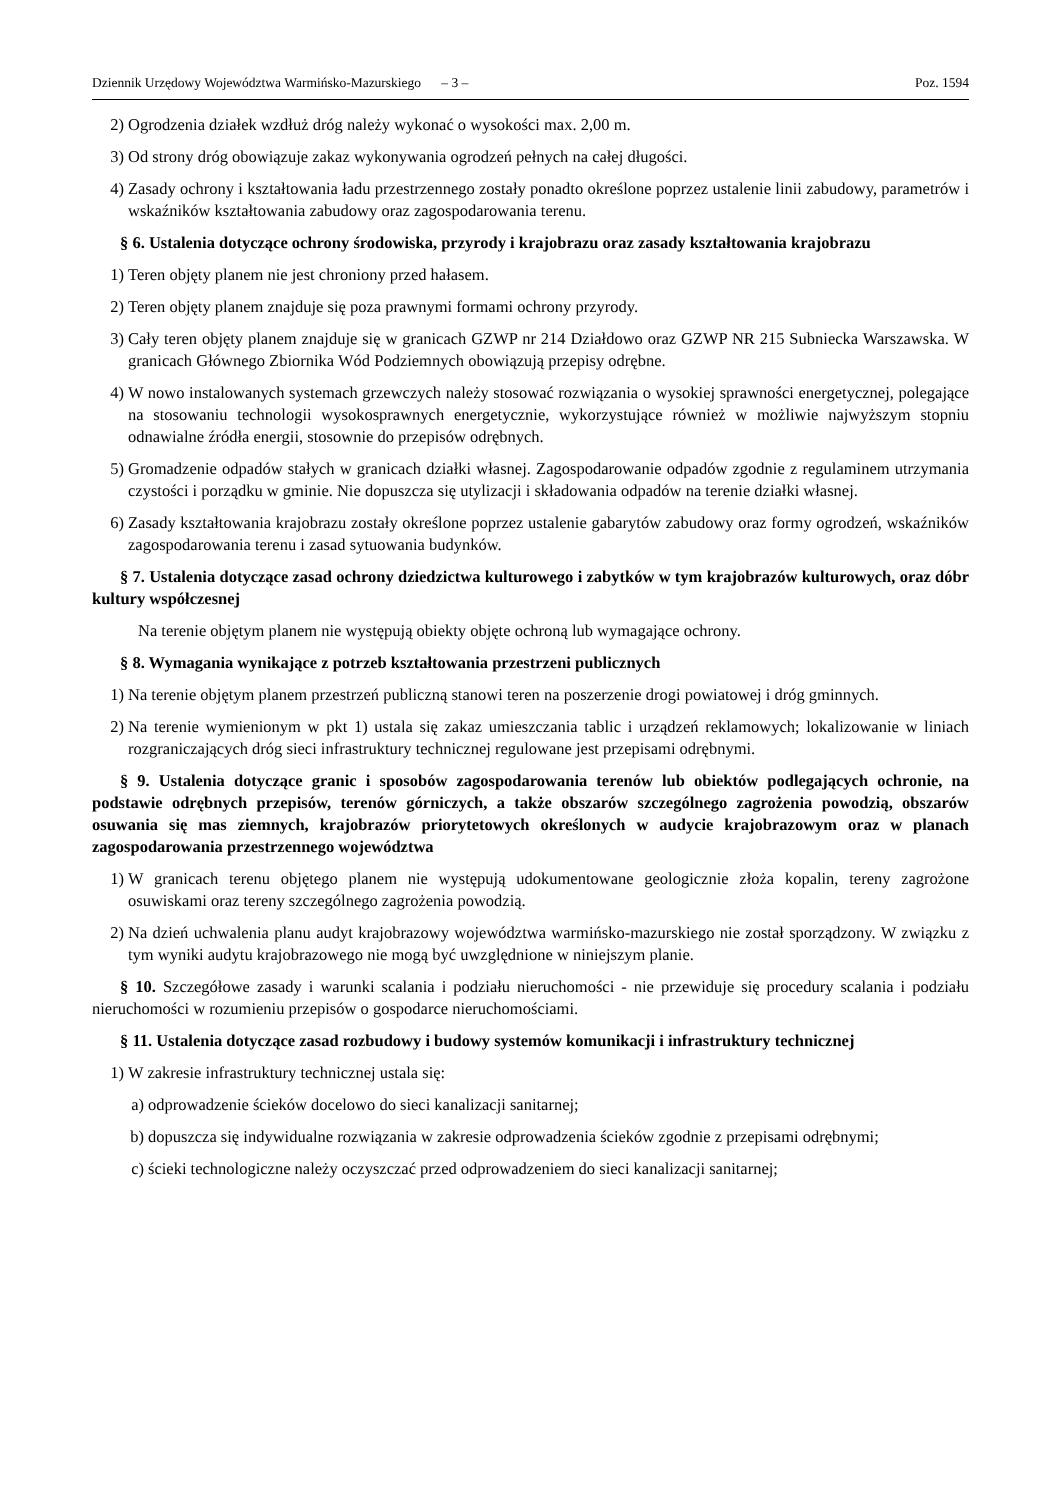Dziennik Urzędowy Województwa Warmińsko-Mazurskiego – 3 – Poz. 1594
2) Ogrodzenia działek wzdłuż dróg należy wykonać o wysokości max. 2,00 m.
3) Od strony dróg obowiązuje zakaz wykonywania ogrodzeń pełnych na całej długości.
4) Zasady ochrony i kształtowania ładu przestrzennego zostały ponadto określone poprzez ustalenie linii zabudowy, parametrów i wskaźników kształtowania zabudowy oraz zagospodarowania terenu.
§ 6. Ustalenia dotyczące ochrony środowiska, przyrody i krajobrazu oraz zasady kształtowania krajobrazu
1) Teren objęty planem nie jest chroniony przed hałasem.
2) Teren objęty planem znajduje się poza prawnymi formami ochrony przyrody.
3) Cały teren objęty planem znajduje się w granicach GZWP nr 214 Działdowo oraz GZWP NR 215 Subniecka Warszawska. W granicach Głównego Zbiornika Wód Podziemnych obowiązują przepisy odrębne.
4) W nowo instalowanych systemach grzewczych należy stosować rozwiązania o wysokiej sprawności energetycznej, polegające na stosowaniu technologii wysokosprawnych energetycznie, wykorzystujące również w możliwie najwyższym stopniu odnawialne źródła energii, stosownie do przepisów odrębnych.
5) Gromadzenie odpadów stałych w granicach działki własnej. Zagospodarowanie odpadów zgodnie z regulaminem utrzymania czystości i porządku w gminie. Nie dopuszcza się utylizacji i składowania odpadów na terenie działki własnej.
6) Zasady kształtowania krajobrazu zostały określone poprzez ustalenie gabarytów zabudowy oraz formy ogrodzeń, wskaźników zagospodarowania terenu i zasad sytuowania budynków.
§ 7. Ustalenia dotyczące zasad ochrony dziedzictwa kulturowego i zabytków w tym krajobrazów kulturowych, oraz dóbr kultury współczesnej
Na terenie objętym planem nie występują obiekty objęte ochroną lub wymagające ochrony.
§ 8. Wymagania wynikające z potrzeb kształtowania przestrzeni publicznych
1) Na terenie objętym planem przestrzeń publiczną stanowi teren na poszerzenie drogi powiatowej i dróg gminnych.
2) Na terenie wymienionym w pkt 1) ustala się zakaz umieszczania tablic i urządzeń reklamowych; lokalizowanie w liniach rozgraniczających dróg sieci infrastruktury technicznej regulowane jest przepisami odrębnymi.
§ 9. Ustalenia dotyczące granic i sposobów zagospodarowania terenów lub obiektów podlegających ochronie, na podstawie odrębnych przepisów, terenów górniczych, a także obszarów szczególnego zagrożenia powodzią, obszarów osuwania się mas ziemnych, krajobrazów priorytetowych określonych w audycie krajobrazowym oraz w planach zagospodarowania przestrzennego województwa
1) W granicach terenu objętego planem nie występują udokumentowane geologicznie złoża kopalin, tereny zagrożone osuwiskami oraz tereny szczególnego zagrożenia powodzią.
2) Na dzień uchwalenia planu audyt krajobrazowy województwa warmińsko-mazurskiego nie został sporządzony. W związku z tym wyniki audytu krajobrazowego nie mogą być uwzględnione w niniejszym planie.
§ 10. Szczegółowe zasady i warunki scalania i podziału nieruchomości - nie przewiduje się procedury scalania i podziału nieruchomości w rozumieniu przepisów o gospodarce nieruchomościami.
§ 11. Ustalenia dotyczące zasad rozbudowy i budowy systemów komunikacji i infrastruktury technicznej
1) W zakresie infrastruktury technicznej ustala się:
a) odprowadzenie ścieków docelowo do sieci kanalizacji sanitarnej;
b) dopuszcza się indywidualne rozwiązania w zakresie odprowadzenia ścieków zgodnie z przepisami odrębnymi;
c) ścieki technologiczne należy oczyszczać przed odprowadzeniem do sieci kanalizacji sanitarnej;